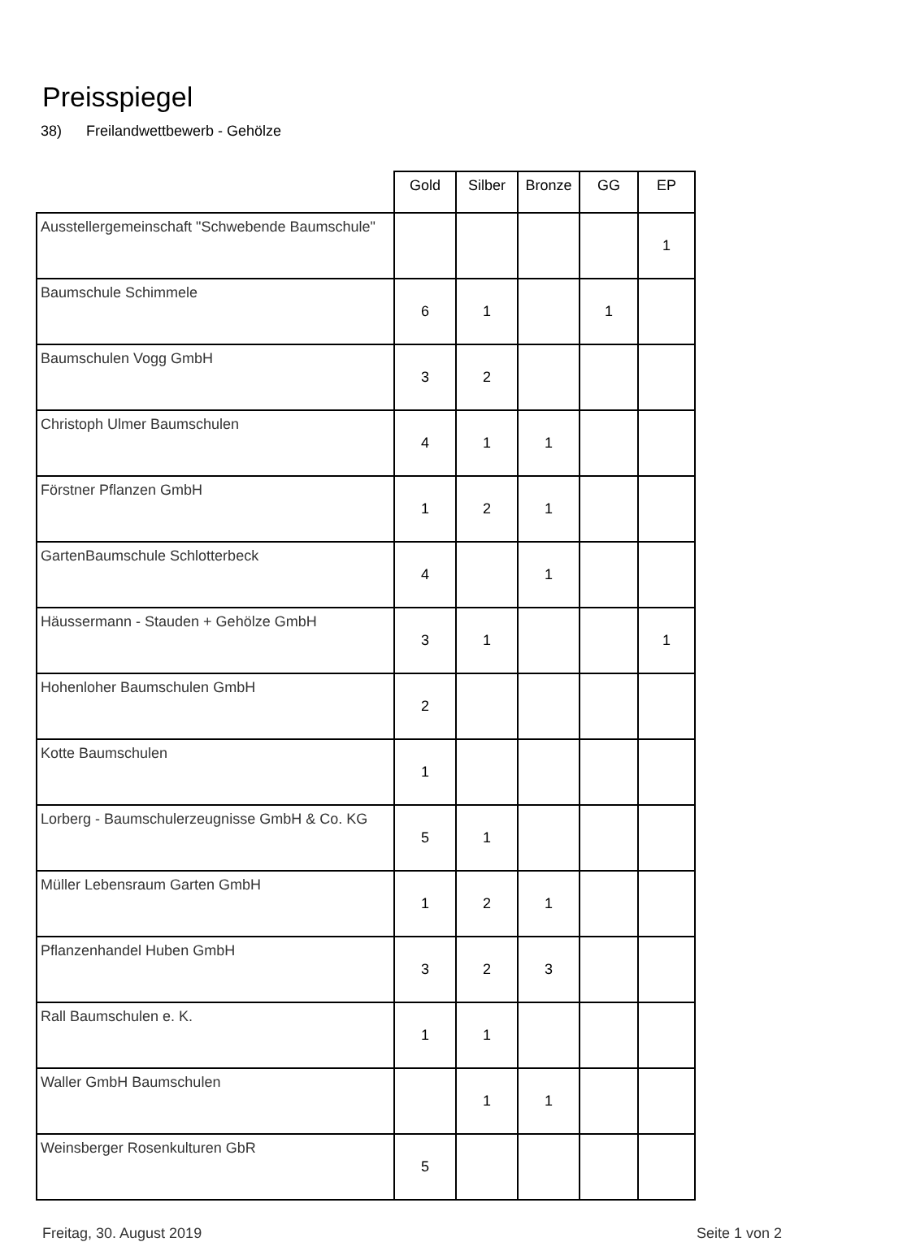Preisspiegel
38) Freilandwettbewerb - Gehölze
| | Gold | Silber | Bronze | GG | EP |
| --- | --- | --- | --- | --- | --- |
| Ausstellergemeinschaft "Schwebende Baumschule" | | | | | 1 |
| Baumschule Schimmele | 6 | 1 | | 1 | |
| Baumschulen Vogg GmbH | 3 | 2 | | | |
| Christoph Ulmer Baumschulen | 4 | 1 | 1 | | |
| Förstner Pflanzen GmbH | 1 | 2 | 1 | | |
| GartenBaumschule Schlotterbeck | 4 | | 1 | | |
| Häussermann - Stauden + Gehölze GmbH | 3 | 1 | | | 1 |
| Hohenloher Baumschulen GmbH | 2 | | | | |
| Kotte Baumschulen | 1 | | | | |
| Lorberg - Baumschulerzeugnisse GmbH & Co. KG | 5 | 1 | | | |
| Müller Lebensraum Garten GmbH | 1 | 2 | 1 | | |
| Pflanzenhandel Huben GmbH | 3 | 2 | 3 | | |
| Rall Baumschulen e. K. | 1 | 1 | | | |
| Waller GmbH Baumschulen | | 1 | 1 | | |
| Weinsberger Rosenkulturen GbR | 5 | | | | |
Freitag, 30. August 2019 Seite 1 von 2